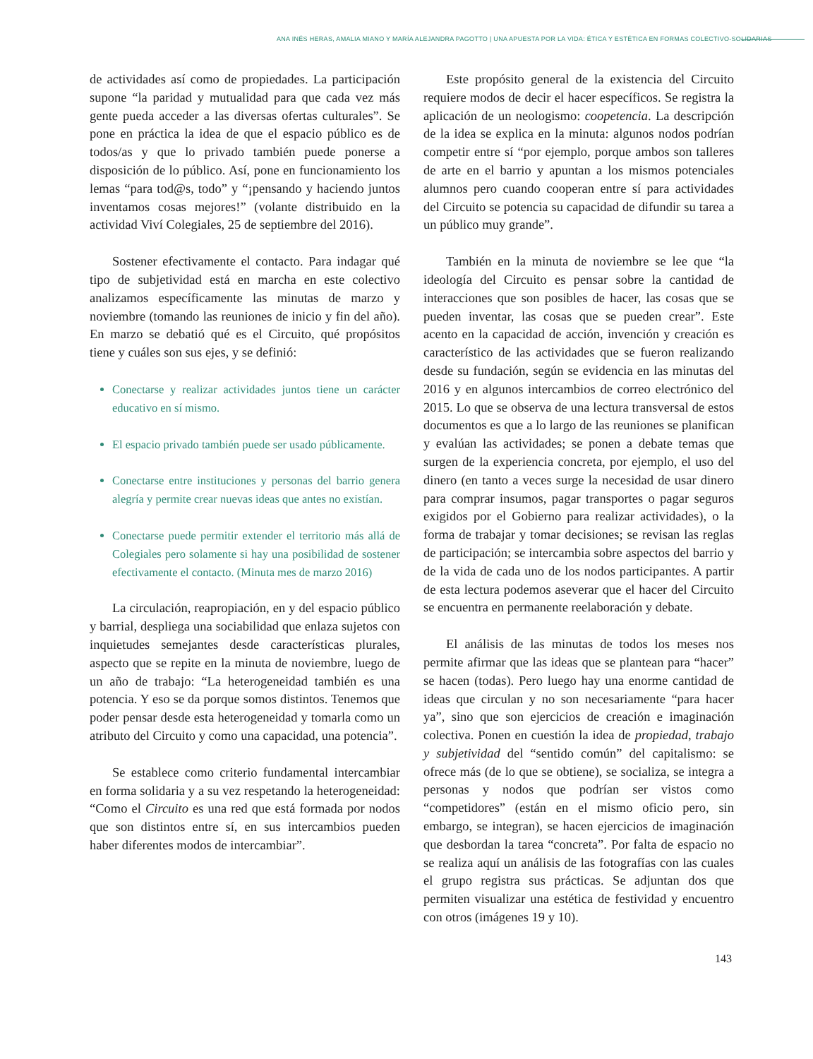ANA INÉS HERAS, AMALIA MIANO Y MARÍA ALEJANDRA PAGOTTO | UNA APUESTA POR LA VIDA: ÉTICA Y ESTÉTICA EN FORMAS COLECTIVO-SOLIDARIAS
de actividades así como de propiedades. La participación supone “la paridad y mutualidad para que cada vez más gente pueda acceder a las diversas ofertas culturales”. Se pone en práctica la idea de que el espacio público es de todos/as y que lo privado también puede ponerse a disposición de lo público. Así, pone en funcionamiento los lemas “para tod@s, todo” y “¡pensando y haciendo juntos inventamos cosas mejores!” (volante distribuido en la actividad Viví Colegiales, 25 de septiembre del 2016).
Sostener efectivamente el contacto. Para indagar qué tipo de subjetividad está en marcha en este colectivo analizamos específicamente las minutas de marzo y noviembre (tomando las reuniones de inicio y fin del año). En marzo se debatió qué es el Circuito, qué propósitos tiene y cuáles son sus ejes, y se definió:
Conectarse y realizar actividades juntos tiene un carácter educativo en sí mismo.
El espacio privado también puede ser usado públicamente.
Conectarse entre instituciones y personas del barrio genera alegría y permite crear nuevas ideas que antes no existían.
Conectarse puede permitir extender el territorio más allá de Colegiales pero solamente si hay una posibilidad de sostener efectivamente el contacto. (Minuta mes de marzo 2016)
La circulación, reapropiación, en y del espacio público y barrial, despliega una sociabilidad que enlaza sujetos con inquietudes semejantes desde características plurales, aspecto que se repite en la minuta de noviembre, luego de un año de trabajo: “La heterogeneidad también es una potencia. Y eso se da porque somos distintos. Tenemos que poder pensar desde esta heterogeneidad y tomarla como un atributo del Circuito y como una capacidad, una potencia”.
Se establece como criterio fundamental intercambiar en forma solidaria y a su vez respetando la heterogeneidad: “Como el Circuito es una red que está formada por nodos que son distintos entre sí, en sus intercambios pueden haber diferentes modos de intercambiar”.
Este propósito general de la existencia del Circuito requiere modos de decir el hacer específicos. Se registra la aplicación de un neologismo: coopetencia. La descripción de la idea se explica en la minuta: algunos nodos podrían competir entre sí “por ejemplo, porque ambos son talleres de arte en el barrio y apuntan a los mismos potenciales alumnos pero cuando cooperan entre sí para actividades del Circuito se potencia su capacidad de difundir su tarea a un público muy grande”.
También en la minuta de noviembre se lee que “la ideología del Circuito es pensar sobre la cantidad de interacciones que son posibles de hacer, las cosas que se pueden inventar, las cosas que se pueden crear”. Este acento en la capacidad de acción, invención y creación es característico de las actividades que se fueron realizando desde su fundación, según se evidencia en las minutas del 2016 y en algunos intercambios de correo electrónico del 2015. Lo que se observa de una lectura transversal de estos documentos es que a lo largo de las reuniones se planifican y evalúan las actividades; se ponen a debate temas que surgen de la experiencia concreta, por ejemplo, el uso del dinero (en tanto a veces surge la necesidad de usar dinero para comprar insumos, pagar transportes o pagar seguros exigidos por el Gobierno para realizar actividades), o la forma de trabajar y tomar decisiones; se revisan las reglas de participación; se intercambia sobre aspectos del barrio y de la vida de cada uno de los nodos participantes. A partir de esta lectura podemos aseverar que el hacer del Circuito se encuentra en permanente reelaboración y debate.
El análisis de las minutas de todos los meses nos permite afirmar que las ideas que se plantean para “hacer” se hacen (todas). Pero luego hay una enorme cantidad de ideas que circulan y no son necesariamente “para hacer ya”, sino que son ejercicios de creación e imaginación colectiva. Ponen en cuestión la idea de propiedad, trabajo y subjetividad del “sentido común” del capitalismo: se ofrece más (de lo que se obtiene), se socializa, se integra a personas y nodos que podrían ser vistos como “competidores” (están en el mismo oficio pero, sin embargo, se integran), se hacen ejercicios de imaginación que desbordan la tarea “concreta”. Por falta de espacio no se realiza aquí un análisis de las fotografías con las cuales el grupo registra sus prácticas. Se adjuntan dos que permiten visualizar una estética de festividad y encuentro con otros (imágenes 19 y 10).
143